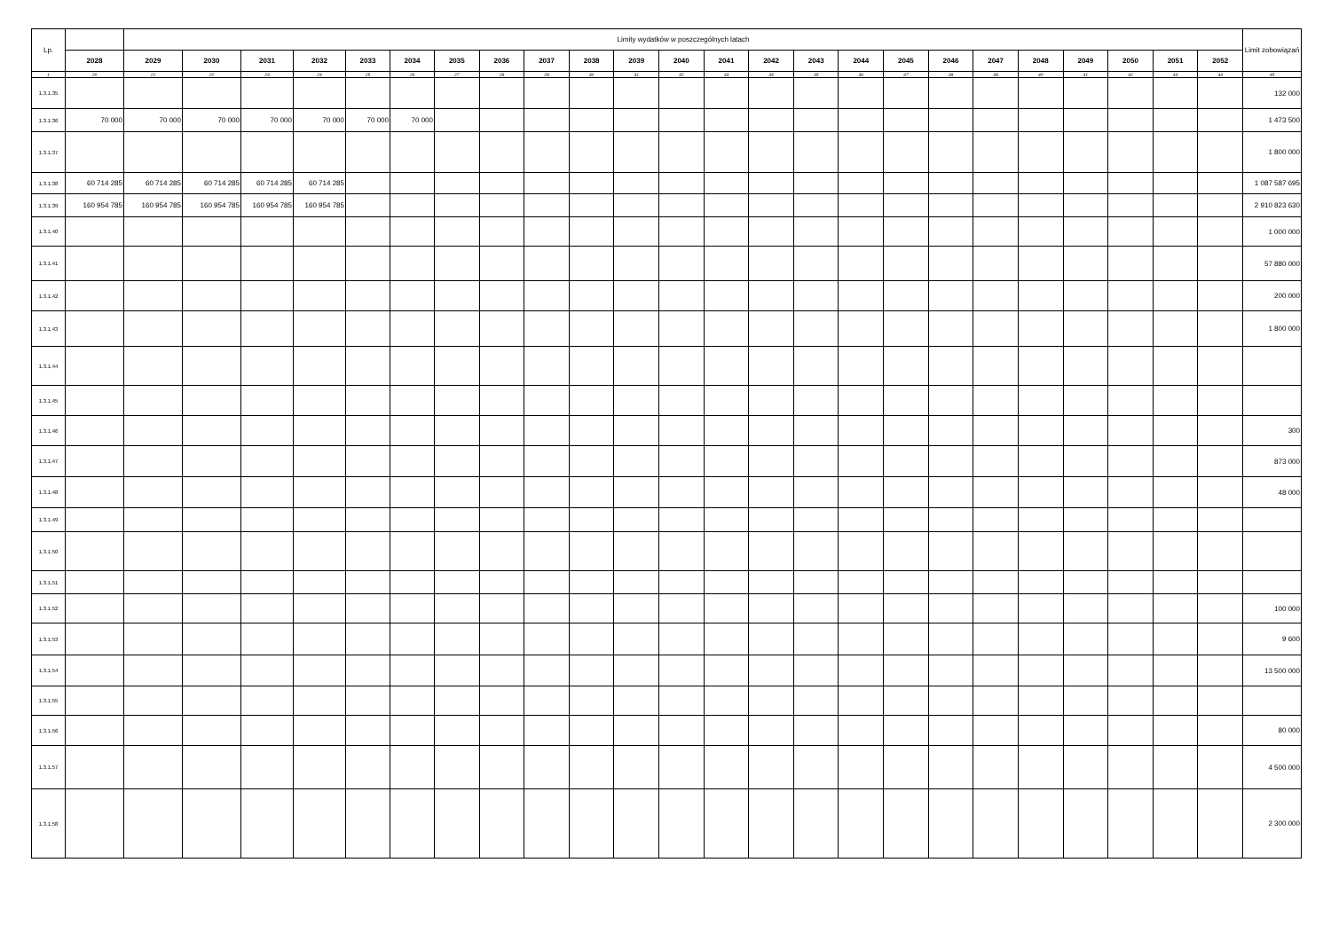| Lp. | | Limity wydatków w poszczególnych latach | | | | | | | | | | | | | | | | | | | | | | | | Limit zobowiązań |
| --- | --- | --- | --- | --- | --- | --- | --- | --- | --- | --- | --- | --- | --- | --- | --- | --- | --- | --- | --- | --- | --- | --- | --- | --- | --- | --- |
| | 2028 | 2029 | 2030 | 2031 | 2032 | 2033 | 2034 | 2035 | 2036 | 2037 | 2038 | 2039 | 2040 | 2041 | 2042 | 2043 | 2044 | 2045 | 2046 | 2047 | 2048 | 2049 | 2050 | 2051 | 2052 | |
| 1 | 20 | 21 | 22 | 23 | 24 | 25 | 26 | 27 | 28 | 29 | 30 | 31 | 32 | 33 | 34 | 35 | 36 | 37 | 38 | 39 | 40 | 41 | 42 | 43 | 44 | 45 |
| 1.3.1.35 | | | | | | | | | | | | | | | | | | | | | | | | | | 132 000 |
| 1.3.1.36 | 70 000 | 70 000 | 70 000 | 70 000 | 70 000 | 70 000 | 70 000 | | | | | | | | | | | | | | | | | | | 1 473 500 |
| 1.3.1.37 | | | | | | | | | | | | | | | | | | | | | | | | | | 1 800 000 |
| 1.3.1.38 | 60 714 285 | 60 714 285 | 60 714 285 | 60 714 285 | 60 714 285 | | | | | | | | | | | | | | | | | | | | | 1 087 587 695 |
| 1.3.1.39 | 160 954 785 | 160 954 785 | 160 954 785 | 160 954 785 | 160 954 785 | | | | | | | | | | | | | | | | | | | | | 2 910 823 630 |
| 1.3.1.40 | | | | | | | | | | | | | | | | | | | | | | | | | | 1 000 000 |
| 1.3.1.41 | | | | | | | | | | | | | | | | | | | | | | | | | | 57 880 000 |
| 1.3.1.42 | | | | | | | | | | | | | | | | | | | | | | | | | | 200 000 |
| 1.3.1.43 | | | | | | | | | | | | | | | | | | | | | | | | | | 1 800 000 |
| 1.3.1.44 | | | | | | | | | | | | | | | | | | | | | | | | | | |
| 1.3.1.45 | | | | | | | | | | | | | | | | | | | | | | | | | | |
| 1.3.1.46 | | | | | | | | | | | | | | | | | | | | | | | | | | 300 |
| 1.3.1.47 | | | | | | | | | | | | | | | | | | | | | | | | | | 873 000 |
| 1.3.1.48 | | | | | | | | | | | | | | | | | | | | | | | | | | 48 000 |
| 1.3.1.49 | | | | | | | | | | | | | | | | | | | | | | | | | | |
| 1.3.1.50 | | | | | | | | | | | | | | | | | | | | | | | | | | |
| 1.3.1.51 | | | | | | | | | | | | | | | | | | | | | | | | | | |
| 1.3.1.52 | | | | | | | | | | | | | | | | | | | | | | | | | | 100 000 |
| 1.3.1.53 | | | | | | | | | | | | | | | | | | | | | | | | | | 9 600 |
| 1.3.1.54 | | | | | | | | | | | | | | | | | | | | | | | | | | 13 500 000 |
| 1.3.1.55 | | | | | | | | | | | | | | | | | | | | | | | | | | |
| 1.3.1.56 | | | | | | | | | | | | | | | | | | | | | | | | | | 80 000 |
| 1.3.1.57 | | | | | | | | | | | | | | | | | | | | | | | | | | 4 500 000 |
| 1.3.1.58 | | | | | | | | | | | | | | | | | | | | | | | | | | 2 300 000 |